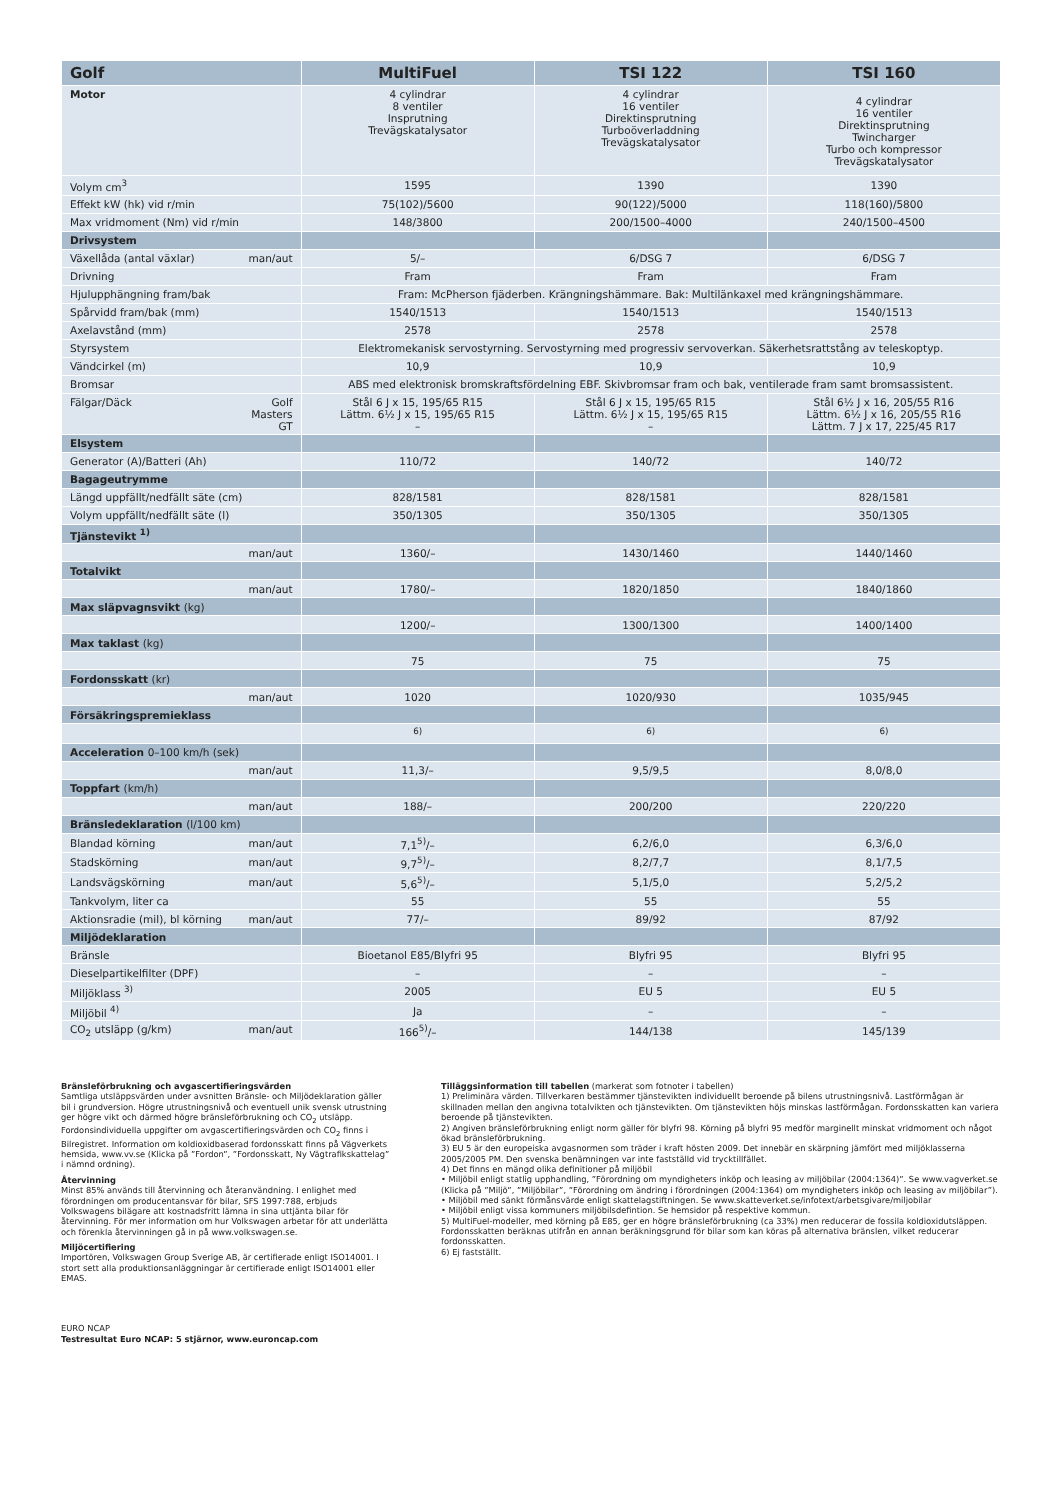| Golf | MultiFuel | TSI 122 | TSI 160 |
| --- | --- | --- | --- |
| Motor | 4 cylindrar 8 ventiler Insprutning Trevägskatalysator | 4 cylindrar 16 ventiler Direktinsprutning Turboöverladdning Trevägskatalysator | 4 cylindrar 16 ventiler Direktinsprutning Twincharger Turbo och kompressor Trevägskatalysator |
| Volym cm<sup>3</sup> | 1595 | 1390 | 1390 |
| Effekt kW (hk) vid r/min | 75(102)/5600 | 90(122)/5000 | 118(160)/5800 |
| Max vridmoment (Nm) vid r/min | 148/3800 | 200/1500–4000 | 240/1500–4500 |
| Drivsystem | | | |
| Växellåda (antal växlar) man/aut | 5/– | 6/DSG 7 | 6/DSG 7 |
| Drivning | Fram | Fram | Fram |
| Hjulupphängning fram/bak | Fram: McPherson fjäderben. Krängningshämmare. Bak: Multilänkaxel med krängningshämmare. | | |
| Spårvidd fram/bak (mm) | 1540/1513 | 1540/1513 | 1540/1513 |
| Axelavstånd (mm) | 2578 | 2578 | 2578 |
| Styrsystem | Elektromekanisk servostyrning. Servostyrning med progressiv servoverkan. Säkerhetsrattstång av teleskoptyp. | | |
| Vändcirkel (m) | 10,9 | 10,9 | 10,9 |
| Bromsar | ABS med elektronisk bromskraftsfördelning EBF. Skivbromsar fram och bak, ventilerade fram samt bromsassistent. | | |
| Fälgar/Däck Golf Masters GT | Stål 6 J x 15, 195/65 R15 Lättm. 6½ J x 15, 195/65 R15 – | Stål 6 J x 15, 195/65 R15 Lättm. 6½ J x 15, 195/65 R15 – | Stål 6½ J x 16, 205/55 R16 Lättm. 6½ J x 16, 205/55 R16 Lättm. 7 J x 17, 225/45 R17 |
| Elsystem | | | |
| Generator (A)/Batteri (Ah) | 110/72 | 140/72 | 140/72 |
| Bagageutrymme | | | |
| Längd uppfällt/nedfällt säte (cm) | 828/1581 | 828/1581 | 828/1581 |
| Volym uppfällt/nedfällt säte (l) | 350/1305 | 350/1305 | 350/1305 |
| Tjänstevikt <sup>1)</sup> | | | |
| man/aut | 1360/– | 1430/1460 | 1440/1460 |
| Totalvikt | | | |
| man/aut | 1780/– | 1820/1850 | 1840/1860 |
| Max släpvagnsvikt (kg) | | | |
| | 1200/– | 1300/1300 | 1400/1400 |
| Max taklast (kg) | | | |
| | 75 | 75 | 75 |
| Fordonsskatt (kr) | | | |
| man/aut | 1020 | 1020/930 | 1035/945 |
| Försäkringspremieklass | | | |
| | <sup>6)</sup> | <sup>6)</sup> | <sup>6)</sup> |
| Acceleration 0–100 km/h (sek) | | | |
| man/aut | 11,3/– | 9,5/9,5 | 8,0/8,0 |
| Toppfart (km/h) | | | |
| man/aut | 188/– | 200/200 | 220/220 |
| Bränsledeklaration (l/100 km) | | | |
| Blandad körning man/aut | 7,1<sup>5)</sup>/– | 6,2/6,0 | 6,3/6,0 |
| Stadskörning man/aut | 9,7<sup>5)</sup>/– | 8,2/7,7 | 8,1/7,5 |
| Landsvägskörning man/aut | 5,6<sup>5)</sup>/– | 5,1/5,0 | 5,2/5,2 |
| Tankvolym, liter ca | 55 | 55 | 55 |
| Aktionsradie (mil), bl körning man/aut | 77/– | 89/92 | 87/92 |
| Miljödeklaration | | | |
| Bränsle | Bioetanol E85/Blyfri 95 | Blyfri 95 | Blyfri 95 |
| Dieselpartikelfilter (DPF) | – | – | – |
| Miljöklass <sup>3)</sup> | 2005 | EU 5 | EU 5 |
| Miljöbil <sup>4)</sup> | Ja | – | – |
| CO<sub>2</sub> utsläpp (g/km) man/aut | 166<sup>5)</sup>/– | 144/138 | 145/139 |
Bränsleförbrukning och avgascertifieringsvärden
Samtliga utsläppsvärden under avsnitten Bränsle- och Miljödeklaration gäller bil i grundversion. Högre utrustningsnivå och eventuell unik svensk utrustning ger högre vikt och därmed högre bränsleförbrukning och CO<sub>2</sub> utsläpp. Fordonsindividuella uppgifter om avgascertifieringsvärden och CO<sub>2</sub> finns i Bilregistret. Information om koldioxidbaserad fordonsskatt finns på Vägverkets hemsida, www.vv.se (Klicka på ”Fordon”, ”Fordonsskatt, Ny Vägtrafikskattelag” i nämnd ordning).
Återvinning
Minst 85% används till återvinning och återanvändning. I enlighet med förordningen om producentansvar för bilar, SFS 1997:788, erbjuds Volkswagens bilägare att kostnadsfritt lämna in sina uttjänta bilar för återvinning. För mer information om hur Volkswagen arbetar för att underlätta och förenkla återvinningen gå in på www.volkswagen.se.
Miljöcertifiering
Importören, Volkswagen Group Sverige AB, är certifierade enligt ISO14001. I stort sett alla produktionsanläggningar är certifierade enligt ISO14001 eller EMAS.
EURO NCAP
Testresultat Euro NCAP: 5 stjärnor, www.euroncap.com
Tilläggsinformation till tabellen (markerat som fotnoter i tabellen)
1) Preliminära värden. Tillverkaren bestämmer tjänstevikten individuellt beroende på bilens utrustningsnivå. Lastförmågan är skillnaden mellan den angivna totalvikten och tjänstevikten. Om tjänstevikten höjs minskas lastförmågan. Fordonsskatten kan variera beroende på tjänstevikten.
2) Angiven bränsleförbrukning enligt norm gäller för blyfri 98. Körning på blyfri 95 medför marginellt minskat vridmoment och något ökad bränsleförbrukning.
3) EU 5 är den europeiska avgasnormen som träder i kraft hösten 2009. Det innebär en skärpning jämfört med miljöklasserna 2005/2005 PM. Den svenska benämningen var inte fastställd vid trycktillfället.
4) Det finns en mängd olika definitioner på miljöbil
• Miljöbil enligt statlig upphandling, ”Förordning om myndigheters inköp och leasing av miljöbilar (2004:1364)”. Se www.vagverket.se (Klicka på ”Miljö”, ”Miljöbilar”, ”Förordning om ändring i förordningen (2004:1364) om myndigheters inköp och leasing av miljöbilar”).
• Miljöbil med sänkt förmånsvärde enligt skattelagstiftningen. Se www.skatteverket.se/infotext/arbetsgivare/miljobilar
• Miljöbil enligt vissa kommuners miljöbilsdefintion. Se hemsidor på respektive kommun.
5) MultiFuel-modeller, med körning på E85, ger en högre bränsleförbrukning (ca 33%) men reducerar de fossila koldioxidutsläppen. Fordonsskatten beräknas utifrån en annan beräkningsgrund för bilar som kan köras på alternativa bränslen, vilket reducerar fordonsskatten.
6) Ej fastställt.